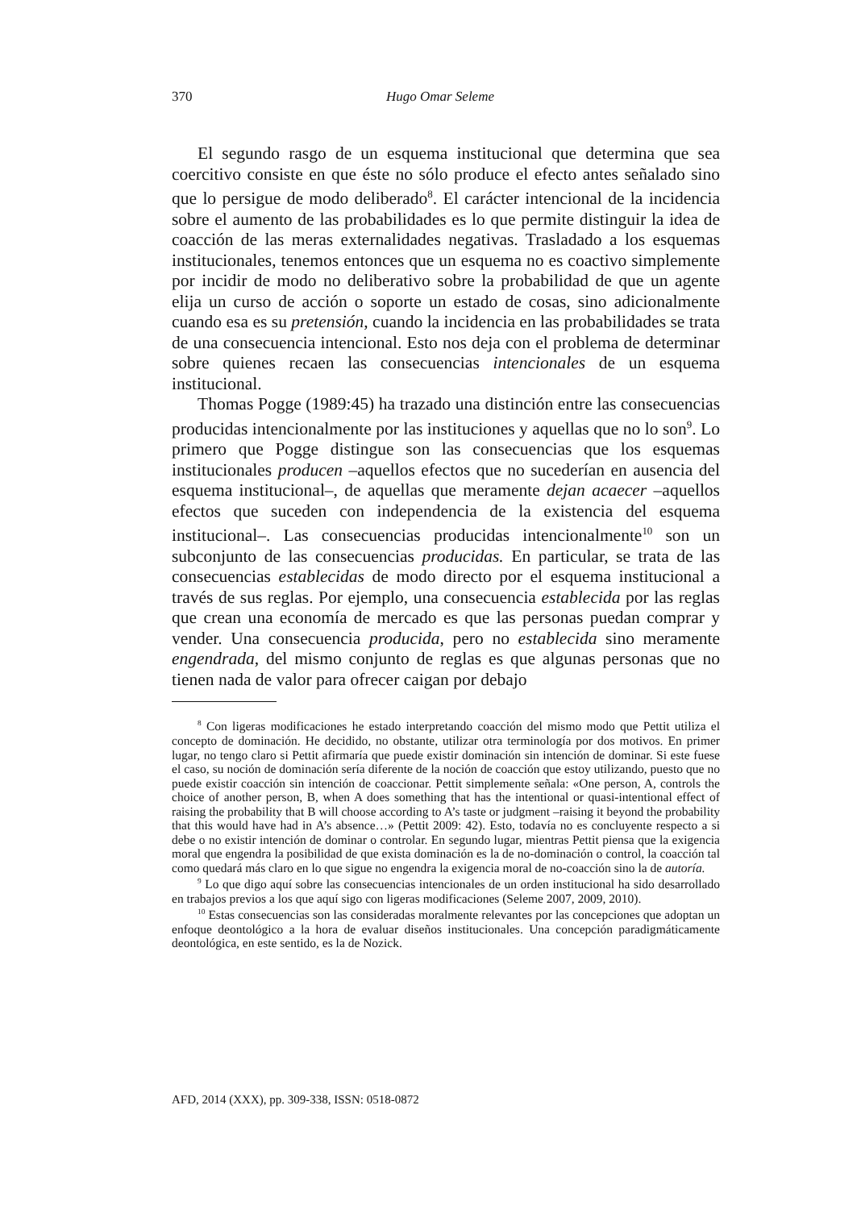370 Hugo Omar Seleme
El segundo rasgo de un esquema institucional que determina que sea coercitivo consiste en que éste no sólo produce el efecto antes señalado sino que lo persigue de modo deliberado<sup>8</sup>. El carácter intencional de la incidencia sobre el aumento de las probabilidades es lo que permite distinguir la idea de coacción de las meras externalidades negativas. Trasladado a los esquemas institucionales, tenemos entonces que un esquema no es coactivo simplemente por incidir de modo no deliberativo sobre la probabilidad de que un agente elija un curso de acción o soporte un estado de cosas, sino adicionalmente cuando esa es su pretensión, cuando la incidencia en las probabilidades se trata de una consecuencia intencional. Esto nos deja con el problema de determinar sobre quienes recaen las consecuencias intencionales de un esquema institucional.
Thomas Pogge (1989:45) ha trazado una distinción entre las consecuencias producidas intencionalmente por las instituciones y aquellas que no lo son<sup>9</sup>. Lo primero que Pogge distingue son las consecuencias que los esquemas institucionales producen –aquellos efectos que no sucederían en ausencia del esquema institucional–, de aquellas que meramente dejan acaecer –aquellos efectos que suceden con independencia de la existencia del esquema institucional–. Las consecuencias producidas intencionalmente<sup>10</sup> son un subconjunto de las consecuencias producidas. En particular, se trata de las consecuencias establecidas de modo directo por el esquema institucional a través de sus reglas. Por ejemplo, una consecuencia establecida por las reglas que crean una economía de mercado es que las personas puedan comprar y vender. Una consecuencia producida, pero no establecida sino meramente engendrada, del mismo conjunto de reglas es que algunas personas que no tienen nada de valor para ofrecer caigan por debajo
<sup>8</sup> Con ligeras modificaciones he estado interpretando coacción del mismo modo que Pettit utiliza el concepto de dominación. He decidido, no obstante, utilizar otra terminología por dos motivos. En primer lugar, no tengo claro si Pettit afirmaría que puede existir dominación sin intención de dominar. Si este fuese el caso, su noción de dominación sería diferente de la noción de coacción que estoy utilizando, puesto que no puede existir coacción sin intención de coaccionar. Pettit simplemente señala: «One person, A, controls the choice of another person, B, when A does something that has the intentional or quasi-intentional effect of raising the probability that B will choose according to A’s taste or judgment –raising it beyond the probability that this would have had in A’s absence…» (Pettit 2009: 42). Esto, todavía no es concluyente respecto a si debe o no existir intención de dominar o controlar. En segundo lugar, mientras Pettit piensa que la exigencia moral que engendra la posibilidad de que exista dominación es la de no-dominación o control, la coacción tal como quedará más claro en lo que sigue no engendra la exigencia moral de no-coacción sino la de autoría.
<sup>9</sup> Lo que digo aquí sobre las consecuencias intencionales de un orden institucional ha sido desarrollado en trabajos previos a los que aquí sigo con ligeras modificaciones (Seleme 2007, 2009, 2010).
<sup>10</sup> Estas consecuencias son las consideradas moralmente relevantes por las concepciones que adoptan un enfoque deontológico a la hora de evaluar diseños institucionales. Una concepción paradigmáticamente deontológica, en este sentido, es la de Nozick.
AFD, 2014 (XXX), pp. 309-338, ISSN: 0518-0872